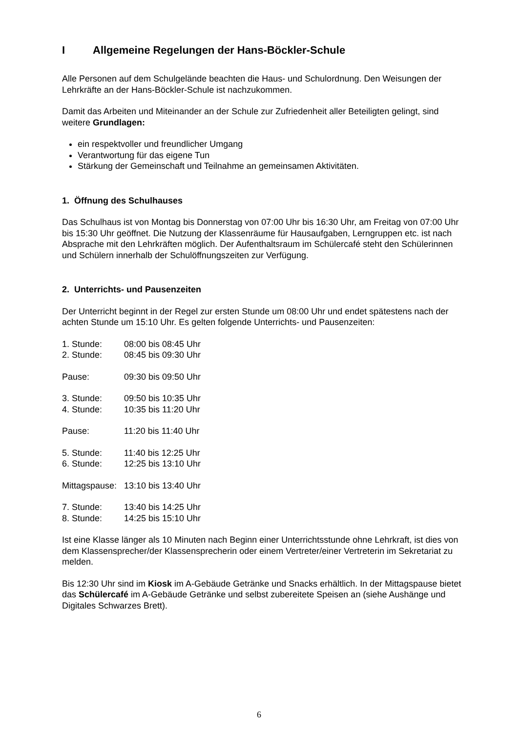I Allgemeine Regelungen der Hans-Böckler-Schule
Alle Personen auf dem Schulgelände beachten die Haus- und Schulordnung. Den Weisungen der Lehrkräfte an der Hans-Böckler-Schule ist nachzukommen.
Damit das Arbeiten und Miteinander an der Schule zur Zufriedenheit aller Beteiligten gelingt, sind weitere Grundlagen:
ein respektvoller und freundlicher Umgang
Verantwortung für das eigene Tun
Stärkung der Gemeinschaft und Teilnahme an gemeinsamen Aktivitäten.
1. Öffnung des Schulhauses
Das Schulhaus ist von Montag bis Donnerstag von 07:00 Uhr bis 16:30 Uhr, am Freitag von 07:00 Uhr bis 15:30 Uhr geöffnet. Die Nutzung der Klassenräume für Hausaufgaben, Lerngruppen etc. ist nach Absprache mit den Lehrkräften möglich. Der Aufenthaltsraum im Schülercafé steht den Schülerinnen und Schülern innerhalb der Schulöffnungszeiten zur Verfügung.
2. Unterrichts- und Pausenzeiten
Der Unterricht beginnt in der Regel zur ersten Stunde um 08:00 Uhr und endet spätestens nach der achten Stunde um 15:10 Uhr. Es gelten folgende Unterrichts- und Pausenzeiten:
1. Stunde: 08:00 bis 08:45 Uhr
2. Stunde: 08:45 bis 09:30 Uhr
Pause: 09:30 bis 09:50 Uhr
3. Stunde: 09:50 bis 10:35 Uhr
4. Stunde: 10:35 bis 11:20 Uhr
Pause: 11:20 bis 11:40 Uhr
5. Stunde: 11:40 bis 12:25 Uhr
6. Stunde: 12:25 bis 13:10 Uhr
Mittagspause: 13:10 bis 13:40 Uhr
7. Stunde: 13:40 bis 14:25 Uhr
8. Stunde: 14:25 bis 15:10 Uhr
Ist eine Klasse länger als 10 Minuten nach Beginn einer Unterrichtsstunde ohne Lehrkraft, ist dies von dem Klassensprecher/der Klassensprecherin oder einem Vertreter/einer Vertreterin im Sekretariat zu melden.
Bis 12:30 Uhr sind im Kiosk im A-Gebäude Getränke und Snacks erhältlich. In der Mittagspause bietet das Schülercafé im A-Gebäude Getränke und selbst zubereitete Speisen an (siehe Aushänge und Digitales Schwarzes Brett).
6